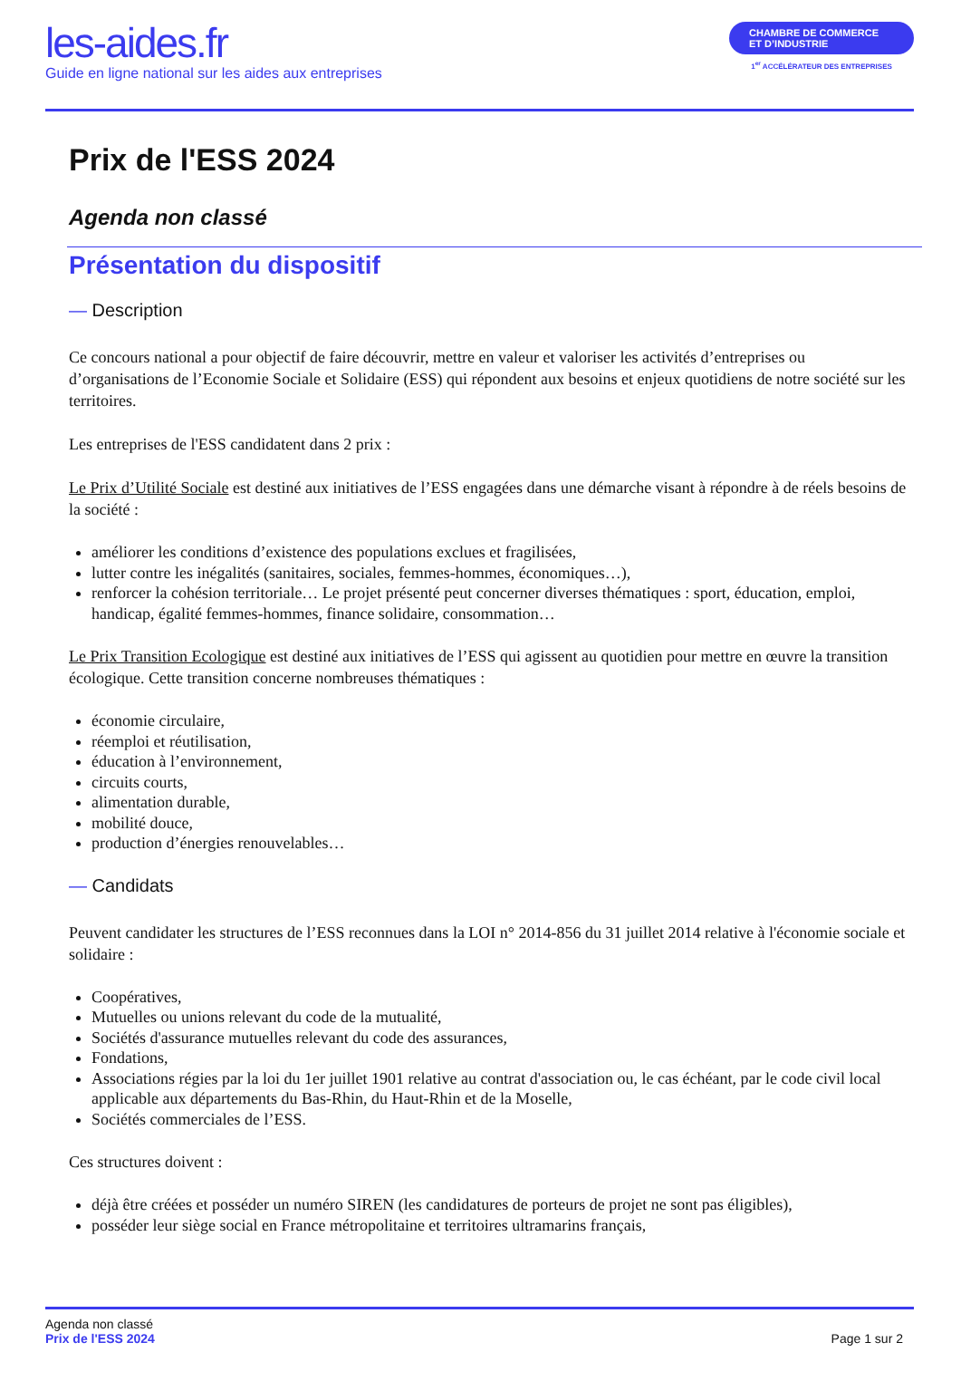les-aides.fr
Guide en ligne national sur les aides aux entreprises
CHAMBRE DE COMMERCE
ET D’INDUSTRIE
1<sup>er</sup> ACCÉLÉRATEUR DES ENTREPRISES
Prix de l'ESS 2024
Agenda non classé
Présentation du dispositif
— Description
Ce concours national a pour objectif de faire découvrir, mettre en valeur et valoriser les activités d’entreprises ou d’organisations de l’Economie Sociale et Solidaire (ESS) qui répondent aux besoins et enjeux quotidiens de notre société sur les territoires.
Les entreprises de l'ESS candidatent dans 2 prix :
Le Prix d’Utilité Sociale est destiné aux initiatives de l’ESS engagées dans une démarche visant à répondre à de réels besoins de la société :
améliorer les conditions d’existence des populations exclues et fragilisées,
lutter contre les inégalités (sanitaires, sociales, femmes-hommes, économiques…),
renforcer la cohésion territoriale… Le projet présenté peut concerner diverses thématiques : sport, éducation, emploi, handicap, égalité femmes-hommes, finance solidaire, consommation…
Le Prix Transition Ecologique est destiné aux initiatives de l’ESS qui agissent au quotidien pour mettre en œuvre la transition écologique. Cette transition concerne nombreuses thématiques :
économie circulaire,
réemploi et réutilisation,
éducation à l’environnement,
circuits courts,
alimentation durable,
mobilité douce,
production d’énergies renouvelables…
— Candidats
Peuvent candidater les structures de l’ESS reconnues dans la LOI n° 2014-856 du 31 juillet 2014 relative à l'économie sociale et solidaire :
Coopératives,
Mutuelles ou unions relevant du code de la mutualité,
Sociétés d'assurance mutuelles relevant du code des assurances,
Fondations,
Associations régies par la loi du 1er juillet 1901 relative au contrat d'association ou, le cas échéant, par le code civil local applicable aux départements du Bas-Rhin, du Haut-Rhin et de la Moselle,
Sociétés commerciales de l’ESS.
Ces structures doivent :
déjà être créées et posséder un numéro SIREN (les candidatures de porteurs de projet ne sont pas éligibles),
posséder leur siège social en France métropolitaine et territoires ultramarins français,
Agenda non classé
Prix de l'ESS 2024
Page 1 sur 2